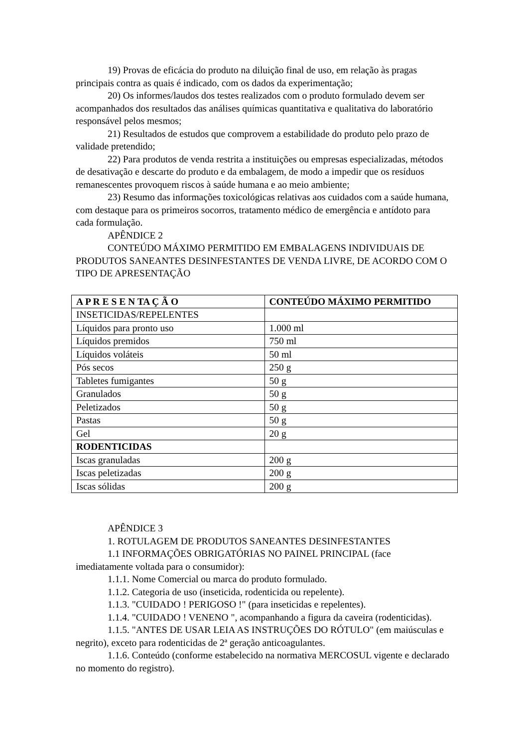19) Provas de eficácia do produto na diluição final de uso, em relação às pragas principais contra as quais é indicado, com os dados da experimentação;
20) Os informes/laudos dos testes realizados com o produto formulado devem ser acompanhados dos resultados das análises químicas quantitativa e qualitativa do laboratório responsável pelos mesmos;
21) Resultados de estudos que comprovem a estabilidade do produto pelo prazo de validade pretendido;
22) Para produtos de venda restrita a instituições ou empresas especializadas, métodos de desativação e descarte do produto e da embalagem, de modo a impedir que os resíduos remanescentes provoquem riscos à saúde humana e ao meio ambiente;
23) Resumo das informações toxicológicas relativas aos cuidados com a saúde humana, com destaque para os primeiros socorros, tratamento médico de emergência e antídoto para cada formulação.
APÊNDICE 2
CONTEÚDO MÁXIMO PERMITIDO EM EMBALAGENS INDIVIDUAIS DE PRODUTOS SANEANTES DESINFESTANTES DE VENDA LIVRE, DE ACORDO COM O TIPO DE APRESENTAÇÃO
| A P R E S E N TA Ç Ã O | CONTEÚDO MÁXIMO PERMITIDO |
| --- | --- |
| INSETICIDAS/REPELENTES | |
| Líquidos para pronto uso | 1.000 ml |
| Líquidos premidos | 750 ml |
| Líquidos voláteis | 50 ml |
| Pós secos | 250 g |
| Tabletes fumigantes | 50 g |
| Granulados | 50 g |
| Peletizados | 50 g |
| Pastas | 50 g |
| Gel | 20 g |
| RODENTICIDAS | |
| Iscas granuladas | 200 g |
| Iscas peletizadas | 200 g |
| Iscas sólidas | 200 g |
APÊNDICE 3
1. ROTULAGEM DE PRODUTOS SANEANTES DESINFESTANTES
1.1 INFORMAÇÕES OBRIGATÓRIAS NO PAINEL PRINCIPAL (face imediatamente voltada para o consumidor):
1.1.1. Nome Comercial ou marca do produto formulado.
1.1.2. Categoria de uso (inseticida, rodenticida ou repelente).
1.1.3. "CUIDADO ! PERIGOSO !" (para inseticidas e repelentes).
1.1.4. "CUIDADO ! VENENO ", acompanhando a figura da caveira (rodenticidas).
1.1.5. "ANTES DE USAR LEIA AS INSTRUÇÕES DO RÓTULO" (em maiúsculas e negrito), exceto para rodenticidas de 2ª geração anticoagulantes.
1.1.6. Conteúdo (conforme estabelecido na normativa MERCOSUL vigente e declarado no momento do registro).